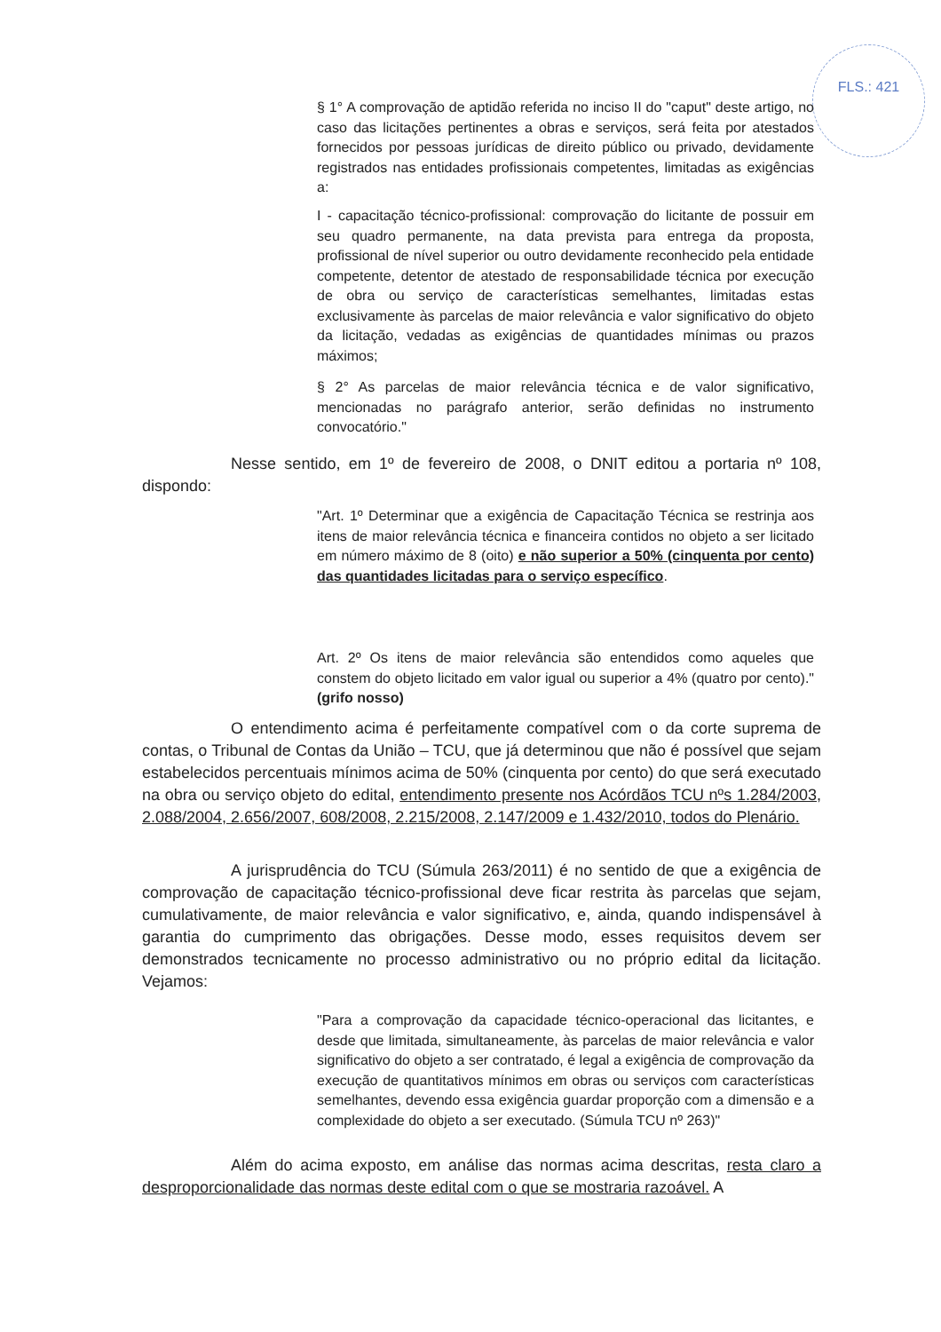FLS.: 421
§ 1° A comprovação de aptidão referida no inciso II do "caput" deste artigo, no caso das licitações pertinentes a obras e serviços, será feita por atestados fornecidos por pessoas jurídicas de direito público ou privado, devidamente registrados nas entidades profissionais competentes, limitadas as exigências a:
I - capacitação técnico-profissional: comprovação do licitante de possuir em seu quadro permanente, na data prevista para entrega da proposta, profissional de nível superior ou outro devidamente reconhecido pela entidade competente, detentor de atestado de responsabilidade técnica por execução de obra ou serviço de características semelhantes, limitadas estas exclusivamente às parcelas de maior relevância e valor significativo do objeto da licitação, vedadas as exigências de quantidades mínimas ou prazos máximos;
§ 2° As parcelas de maior relevância técnica e de valor significativo, mencionadas no parágrafo anterior, serão definidas no instrumento convocatório."
Nesse sentido, em 1º de fevereiro de 2008, o DNIT editou a portaria nº 108, dispondo:
"Art. 1º Determinar que a exigência de Capacitação Técnica se restrinja aos itens de maior relevância técnica e financeira contidos no objeto a ser licitado em número máximo de 8 (oito) e não superior a 50% (cinquenta por cento) das quantidades licitadas para o serviço específico.
Art. 2º Os itens de maior relevância são entendidos como aqueles que constem do objeto licitado em valor igual ou superior a 4% (quatro por cento)." (grifo nosso)
O entendimento acima é perfeitamente compatível com o da corte suprema de contas, o Tribunal de Contas da União – TCU, que já determinou que não é possível que sejam estabelecidos percentuais mínimos acima de 50% (cinquenta por cento) do que será executado na obra ou serviço objeto do edital, entendimento presente nos Acórdãos TCU nºs 1.284/2003, 2.088/2004, 2.656/2007, 608/2008, 2.215/2008, 2.147/2009 e 1.432/2010, todos do Plenário.
A jurisprudência do TCU (Súmula 263/2011) é no sentido de que a exigência de comprovação de capacitação técnico-profissional deve ficar restrita às parcelas que sejam, cumulativamente, de maior relevância e valor significativo, e, ainda, quando indispensável à garantia do cumprimento das obrigações. Desse modo, esses requisitos devem ser demonstrados tecnicamente no processo administrativo ou no próprio edital da licitação. Vejamos:
"Para a comprovação da capacidade técnico-operacional das licitantes, e desde que limitada, simultaneamente, às parcelas de maior relevância e valor significativo do objeto a ser contratado, é legal a exigência de comprovação da execução de quantitativos mínimos em obras ou serviços com características semelhantes, devendo essa exigência guardar proporção com a dimensão e a complexidade do objeto a ser executado. (Súmula TCU nº 263)"
Além do acima exposto, em análise das normas acima descritas, resta claro a desproporcionalidade das normas deste edital com o que se mostraria razoável. A